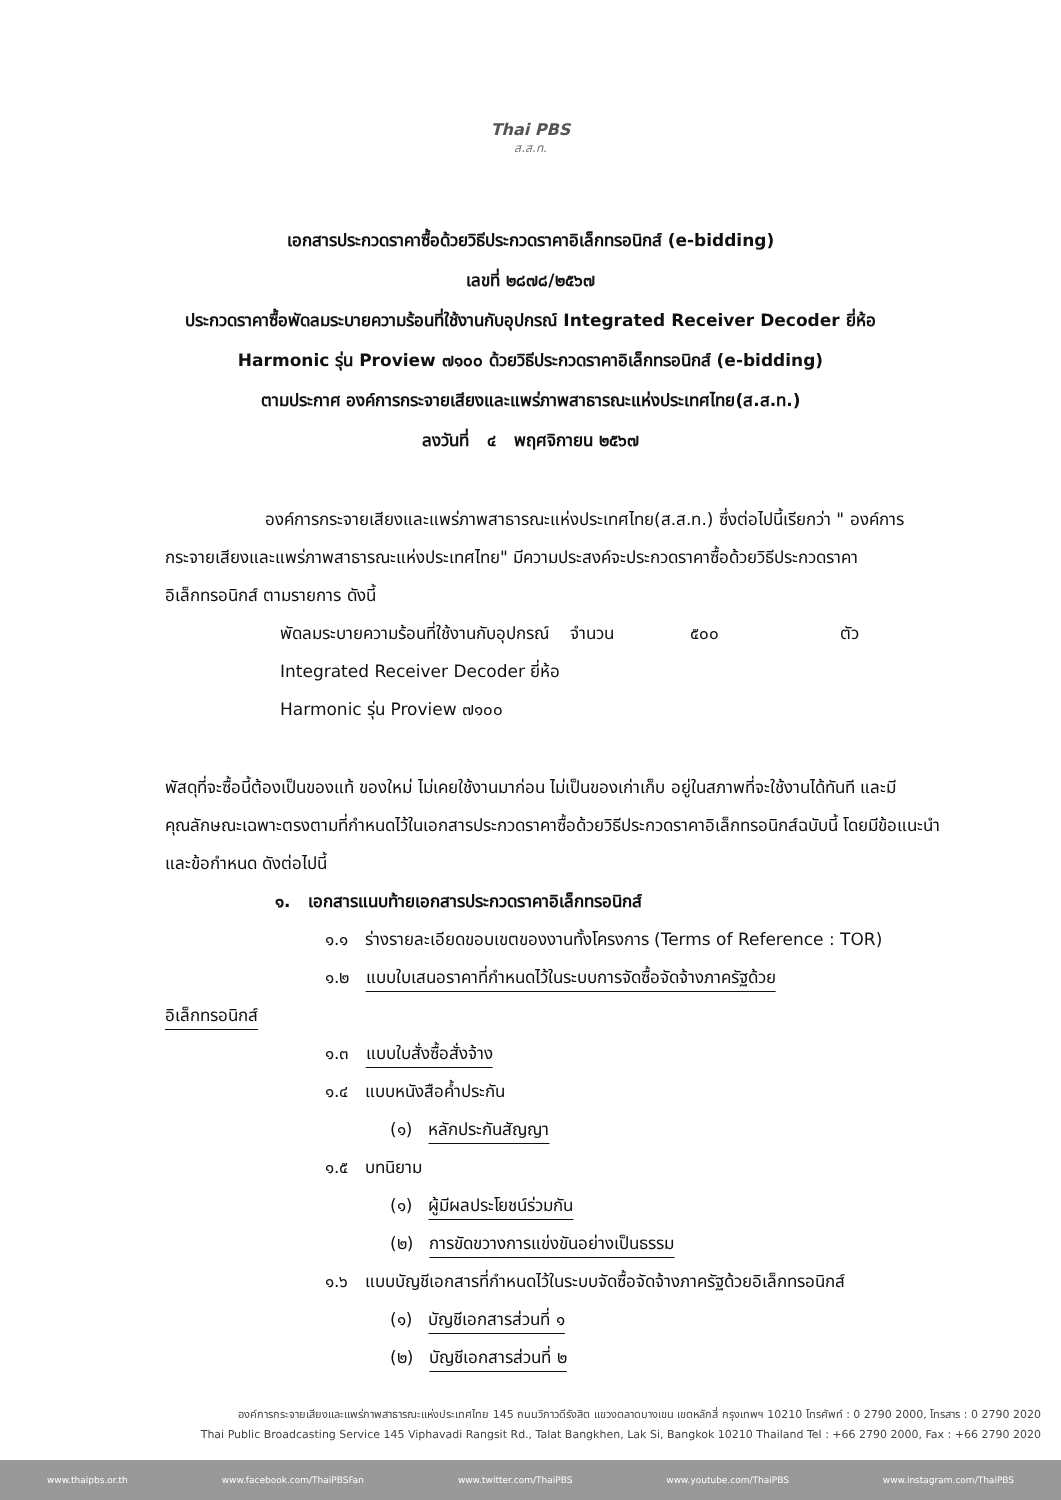Thai PBS
ส.ส.ท.
เอกสารประกวดราคาซื้อด้วยวิธีประกวดราคาอิเล็กทรอนิกส์ (e-bidding)
เลขที่ ๒๘๗๘/๒๕๖๗
ประกวดราคาซื้อพัดลมระบายความร้อนที่ใช้งานกับอุปกรณ์ Integrated Receiver Decoder ยี่ห้อ
Harmonic รุ่น Proview ๗๑๐๐ ด้วยวิธีประกวดราคาอิเล็กทรอนิกส์ (e-bidding)
ตามประกาศ องค์การกระจายเสียงและแพร่ภาพสาธารณะแห่งประเทศไทย(ส.ส.ท.)
ลงวันที่ ๔ พฤศจิกายน ๒๕๖๗
องค์การกระจายเสียงและแพร่ภาพสาธารณะแห่งประเทศไทย(ส.ส.ท.) ซึ่งต่อไปนี้เรียกว่า " องค์การกระจายเสียงและแพร่ภาพสาธารณะแห่งประเทศไทย" มีความประสงค์จะประกวดราคาซื้อด้วยวิธีประกวดราคาอิเล็กทรอนิกส์ ตามรายการ ดังนี้
พัดลมระบายความร้อนที่ใช้งานกับอุปกรณ์ Integrated Receiver Decoder ยี่ห้อ Harmonic รุ่น Proview ๗๑๐๐ จำนวน ๕๐๐ ตัว
พัสดุที่จะซื้อนี้ต้องเป็นของแท้ ของใหม่ ไม่เคยใช้งานมาก่อน ไม่เป็นของเก่าเก็บ อยู่ในสภาพที่จะใช้งานได้ทันที และมีคุณลักษณะเฉพาะตรงตามที่กำหนดไว้ในเอกสารประกวดราคาซื้อด้วยวิธีประกวดราคาอิเล็กทรอนิกส์ฉบับนี้ โดยมีข้อแนะนำและข้อกำหนด ดังต่อไปนี้
๑. เอกสารแนบท้ายเอกสารประกวดราคาอิเล็กทรอนิกส์
๑.๑ ร่างรายละเอียดขอบเขตของงานทั้งโครงการ (Terms of Reference : TOR)
๑.๒ แบบใบเสนอราคาที่กำหนดไว้ในระบบการจัดซื้อจัดจ้างภาครัฐด้วย
อิเล็กทรอนิกส์
๑.๓ แบบใบสั่งซื้อสั่งจ้าง
๑.๔ แบบหนังสือค้ำประกัน
(๑) หลักประกันสัญญา
๑.๕ บทนิยาม
(๑) ผู้มีผลประโยชน์ร่วมกัน
(๒) การขัดขวางการแข่งขันอย่างเป็นธรรม
๑.๖ แบบบัญชีเอกสารที่กำหนดไว้ในระบบจัดซื้อจัดจ้างภาครัฐด้วยอิเล็กทรอนิกส์
(๑) บัญชีเอกสารส่วนที่ ๑
(๒) บัญชีเอกสารส่วนที่ ๒
องค์การกระจายเสียงและแพร่ภาพสาธารณะแห่งประเทศไทย 145 ถนนวิภาวดีรังสิต แขวงตลาดบางเขน เขตหลักสี่ กรุงเทพฯ 10210 โทรศัพท์ : 0 2790 2000, โทรสาร : 0 2790 2020
Thai Public Broadcasting Service 145 Viphavadi Rangsit Rd., Talat Bangkhen, Lak Si, Bangkok 10210 Thailand Tel : +66 2790 2000, Fax : +66 2790 2020
www.thaipbs.or.th www.facebook.com/ThaiPBSFan www.twitter.com/ThaiPBS www.youtube.com/ThaiPBS www.instagram.com/ThaiPBS